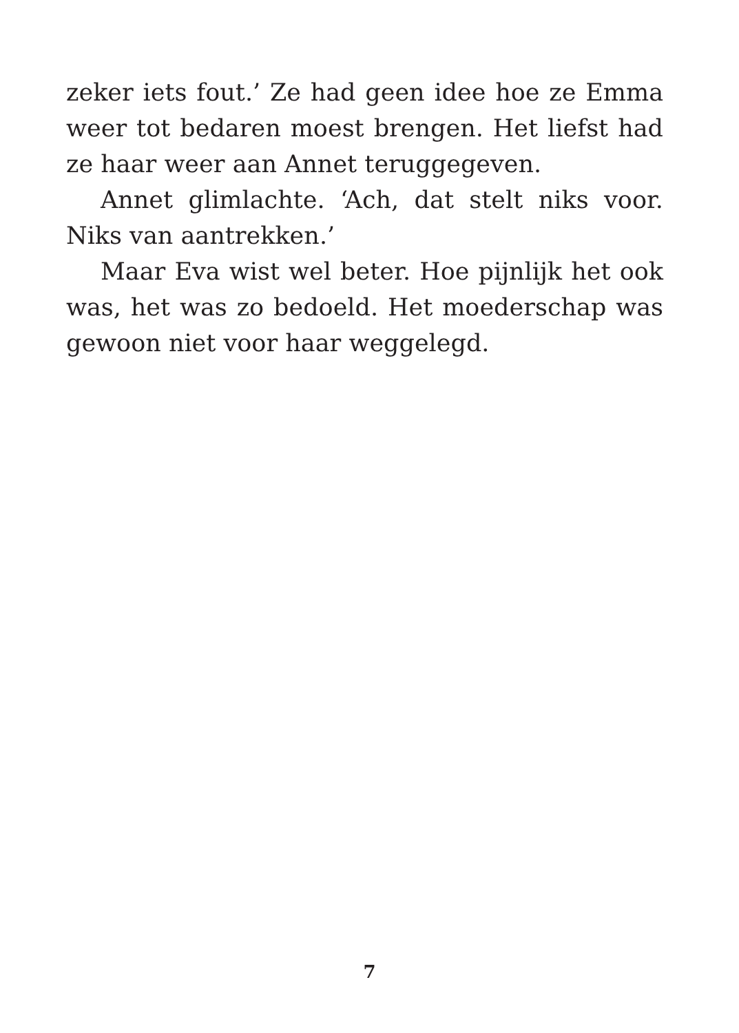zeker iets fout.’ Ze had geen idee hoe ze Emma weer tot bedaren moest brengen. Het liefst had ze haar weer aan Annet teruggegeven.
Annet glimlachte. ‘Ach, dat stelt niks voor. Niks van aantrekken.’
Maar Eva wist wel beter. Hoe pijnlijk het ook was, het was zo bedoeld. Het moederschap was gewoon niet voor haar weggelegd.
7